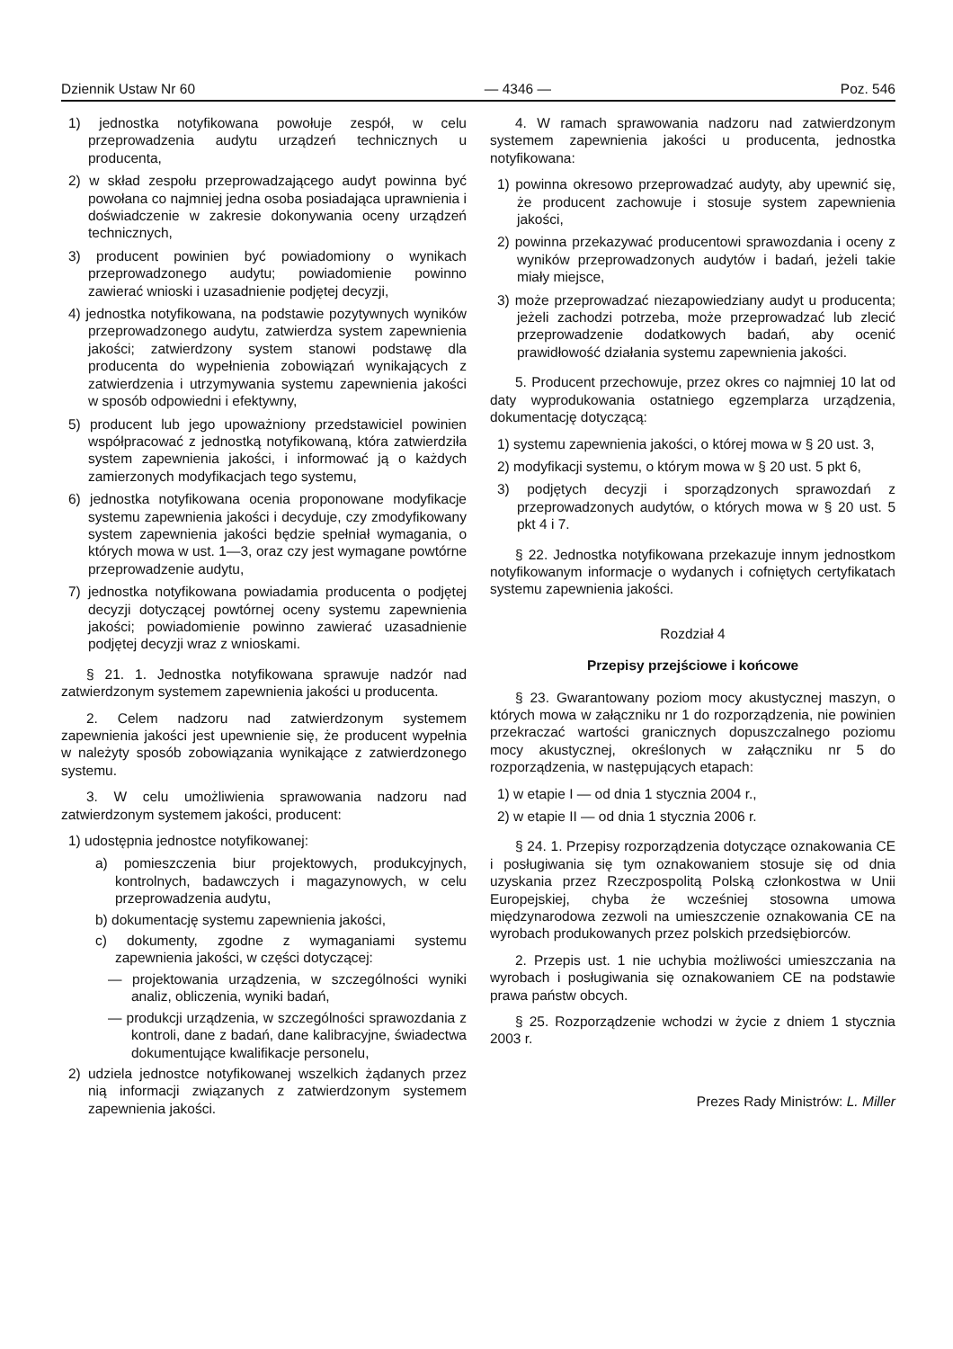Dziennik Ustaw Nr 60 — 4346 — Poz. 546
1) jednostka notyfikowana powołuje zespół, w celu przeprowadzenia audytu urządzeń technicznych u producenta,
2) w skład zespołu przeprowadzającego audyt powinna być powołana co najmniej jedna osoba posiadająca uprawnienia i doświadczenie w zakresie dokonywania oceny urządzeń technicznych,
3) producent powinien być powiadomiony o wynikach przeprowadzonego audytu; powiadomienie powinno zawierać wnioski i uzasadnienie podjętej decyzji,
4) jednostka notyfikowana, na podstawie pozytywnych wyników przeprowadzonego audytu, zatwierdza system zapewnienia jakości; zatwierdzony system stanowi podstawę dla producenta do wypełnienia zobowiązań wynikających z zatwierdzenia i utrzymywania systemu zapewnienia jakości w sposób odpowiedni i efektywny,
5) producent lub jego upoważniony przedstawiciel powinien współpracować z jednostką notyfikowaną, która zatwierdziła system zapewnienia jakości, i informować ją o każdych zamierzonych modyfikacjach tego systemu,
6) jednostka notyfikowana ocenia proponowane modyfikacje systemu zapewnienia jakości i decyduje, czy zmodyfikowany system zapewnienia jakości będzie spełniał wymagania, o których mowa w ust. 1—3, oraz czy jest wymagane powtórne przeprowadzenie audytu,
7) jednostka notyfikowana powiadamia producenta o podjętej decyzji dotyczącej powtórnej oceny systemu zapewnienia jakości; powiadomienie powinno zawierać uzasadnienie podjętej decyzji wraz z wnioskami.
§ 21. 1. Jednostka notyfikowana sprawuje nadzór nad zatwierdzonym systemem zapewnienia jakości u producenta.
2. Celem nadzoru nad zatwierdzonym systemem zapewnienia jakości jest upewnienie się, że producent wypełnia w należyty sposób zobowiązania wynikające z zatwierdzonego systemu.
3. W celu umożliwienia sprawowania nadzoru nad zatwierdzonym systemem jakości, producent:
1) udostępnia jednostce notyfikowanej:
a) pomieszczenia biur projektowych, produkcyjnych, kontrolnych, badawczych i magazynowych, w celu przeprowadzenia audytu,
b) dokumentację systemu zapewnienia jakości,
c) dokumenty, zgodne z wymaganiami systemu zapewnienia jakości, w części dotyczącej:
— projektowania urządzenia, w szczególności wyniki analiz, obliczenia, wyniki badań,
— produkcji urządzenia, w szczególności sprawozdania z kontroli, dane z badań, dane kalibracyjne, świadectwa dokumentujące kwalifikacje personelu,
2) udziela jednostce notyfikowanej wszelkich żądanych przez nią informacji związanych z zatwierdzonym systemem zapewnienia jakości.
4. W ramach sprawowania nadzoru nad zatwierdzonym systemem zapewnienia jakości u producenta, jednostka notyfikowana:
1) powinna okresowo przeprowadzać audyty, aby upewnić się, że producent zachowuje i stosuje system zapewnienia jakości,
2) powinna przekazywać producentowi sprawozdania i oceny z wyników przeprowadzonych audytów i badań, jeżeli takie miały miejsce,
3) może przeprowadzać niezapowiedziany audyt u producenta; jeżeli zachodzi potrzeba, może przeprowadzać lub zlecić przeprowadzenie dodatkowych badań, aby ocenić prawidłowość działania systemu zapewnienia jakości.
5. Producent przechowuje, przez okres co najmniej 10 lat od daty wyprodukowania ostatniego egzemplarza urządzenia, dokumentację dotyczącą:
1) systemu zapewnienia jakości, o której mowa w § 20 ust. 3,
2) modyfikacji systemu, o którym mowa w § 20 ust. 5 pkt 6,
3) podjętych decyzji i sporządzonych sprawozdań z przeprowadzonych audytów, o których mowa w § 20 ust. 5 pkt 4 i 7.
§ 22. Jednostka notyfikowana przekazuje innym jednostkom notyfikowanym informacje o wydanych i cofniętych certyfikatach systemu zapewnienia jakości.
Rozdział 4
Przepisy przejściowe i końcowe
§ 23. Gwarantowany poziom mocy akustycznej maszyn, o których mowa w załączniku nr 1 do rozporządzenia, nie powinien przekraczać wartości granicznych dopuszczalnego poziomu mocy akustycznej, określonych w załączniku nr 5 do rozporządzenia, w następujących etapach:
1) w etapie I — od dnia 1 stycznia 2004 r.,
2) w etapie II — od dnia 1 stycznia 2006 r.
§ 24. 1. Przepisy rozporządzenia dotyczące oznakowania CE i posługiwania się tym oznakowaniem stosuje się od dnia uzyskania przez Rzeczpospolitą Polską członkostwa w Unii Europejskiej, chyba że wcześniej stosowna umowa międzynarodowa zezwoli na umieszczenie oznakowania CE na wyrobach produkowanych przez polskich przedsiębiorców.
2. Przepis ust. 1 nie uchybia możliwości umieszczania na wyrobach i posługiwania się oznakowaniem CE na podstawie prawa państw obcych.
§ 25. Rozporządzenie wchodzi w życie z dniem 1 stycznia 2003 r.
Prezes Rady Ministrów: L. Miller